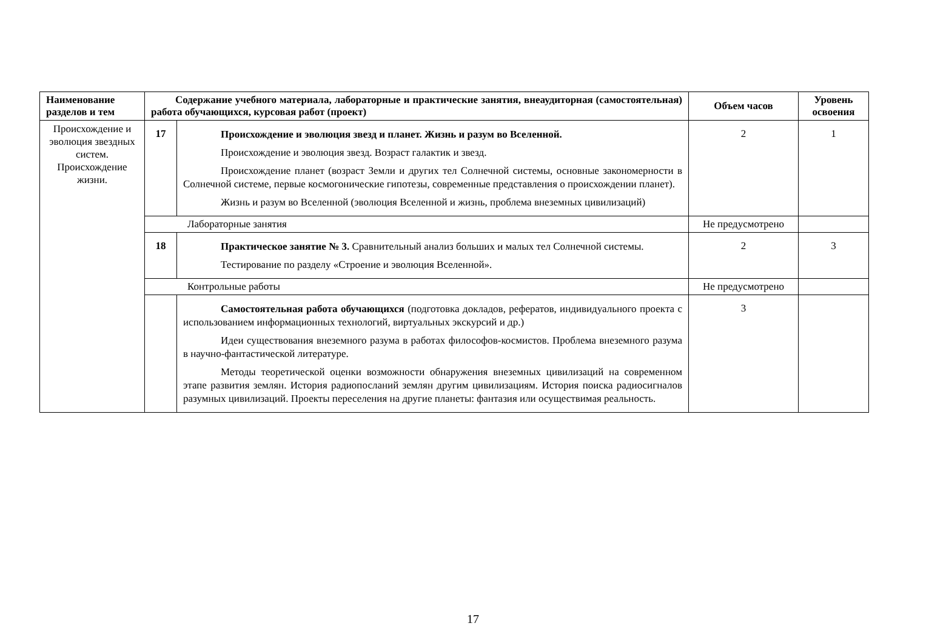| Наименование разделов и тем | Содержание учебного материала, лабораторные и практические занятия, внеаудиторная (самостоятельная) работа обучающихся, курсовая работ (проект) | | Объем часов | Уровень освоения |
| --- | --- | --- | --- | --- |
| Происхождение и эволюция звездных систем. Происхождение жизни. | 17 | Происхождение и эволюция звезд и планет. Жизнь и разум во Вселенной. Происхождение и эволюция звезд. Возраст галактик и звезд. Происхождение планет (возраст Земли и других тел Солнечной системы, основные закономерности в Солнечной системе, первые космогонические гипотезы, современные представления о происхождении планет). Жизнь и разум во Вселенной (эволюция Вселенной и жизнь, проблема внеземных цивилизаций) | 2 | 1 |
| | Лабораторные занятия | | Не предусмотрено | |
| | 18 | Практическое занятие № 3. Сравнительный анализ больших и малых тел Солнечной системы. Тестирование по разделу «Строение и эволюция Вселенной». | 2 | 3 |
| | Контрольные работы | | Не предусмотрено | |
| | | Самостоятельная работа обучающихся (подготовка докладов, рефератов, индивидуального проекта с использованием информационных технологий, виртуальных экскурсий и др.) Идеи существования внеземного разума в работах философов-космистов. Проблема внеземного разума в научно-фантастической литературе. Методы теоретической оценки возможности обнаружения внеземных цивилизаций на современном этапе развития землян. История радиопосланий землян другим цивилизациям. История поиска радиосигналов разумных цивилизаций. Проекты переселения на другие планеты: фантазия или осуществимая реальность. | 3 | |
17